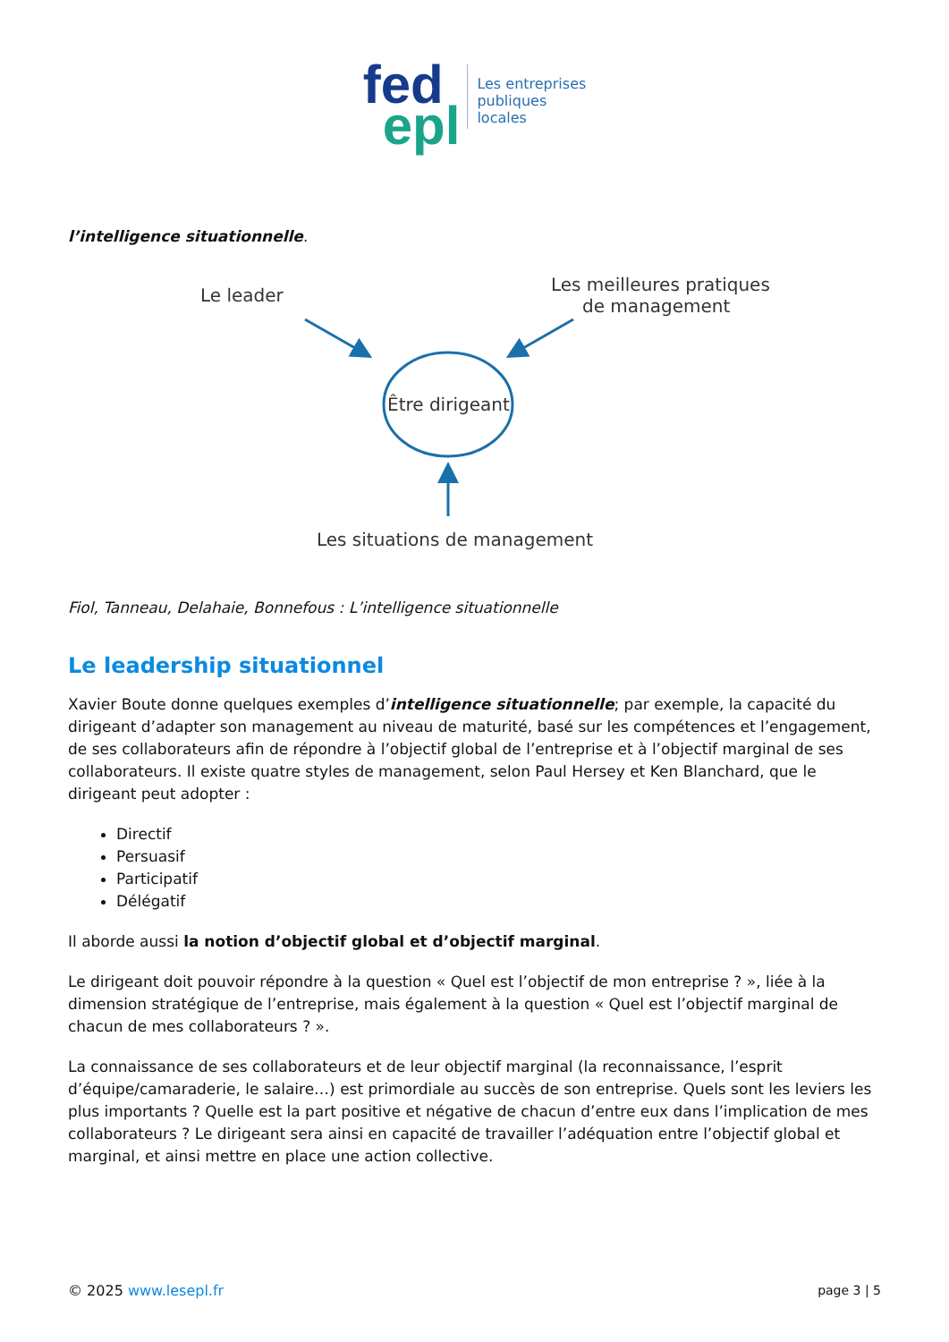fed
epl
Les entreprises
publiques
locales
l’intelligence situationnelle.
Le leader
Les meilleures pratiques
de management
Être dirigeant
Les situations de management
Fiol, Tanneau, Delahaie, Bonnefous : L’intelligence situationnelle
Le leadership situationnel
Xavier Boute donne quelques exemples d’intelligence situationnelle; par exemple, la capacité du dirigeant d’adapter son management au niveau de maturité, basé sur les compétences et l’engagement, de ses collaborateurs afin de répondre à l’objectif global de l’entreprise et à l’objectif marginal de ses collaborateurs. Il existe quatre styles de management, selon Paul Hersey et Ken Blanchard, que le dirigeant peut adopter :
Directif
Persuasif
Participatif
Délégatif
Il aborde aussi la notion d’objectif global et d’objectif marginal.
Le dirigeant doit pouvoir répondre à la question « Quel est l’objectif de mon entreprise ? », liée à la dimension stratégique de l’entreprise, mais également à la question « Quel est l’objectif marginal de chacun de mes collaborateurs ? ».
La connaissance de ses collaborateurs et de leur objectif marginal (la reconnaissance, l’esprit d’équipe/camaraderie, le salaire…) est primordiale au succès de son entreprise. Quels sont les leviers les plus importants ? Quelle est la part positive et négative de chacun d’entre eux dans l’implication de mes collaborateurs ? Le dirigeant sera ainsi en capacité de travailler l’adéquation entre l’objectif global et marginal, et ainsi mettre en place une action collective.
© 2025 www.lesepl.fr page 3 | 5